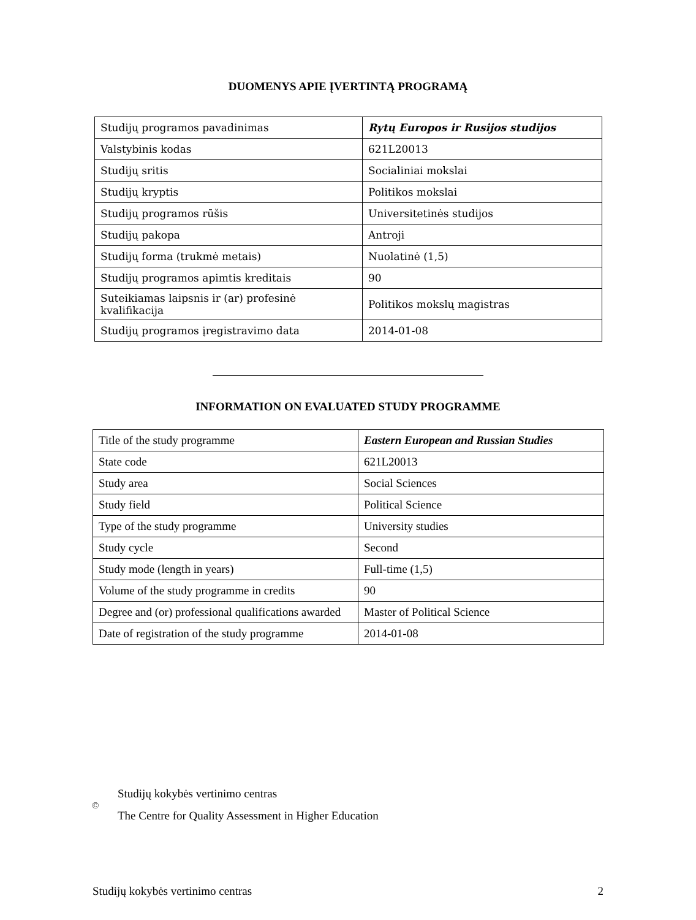DUOMENYS APIE ĮVERTINTĄ PROGRAMĄ
| Studijų programos pavadinimas | Rytų Europos ir Rusijos studijos |
| Valstybinis kodas | 621L20013 |
| Studijų sritis | Socialiniai mokslai |
| Studijų kryptis | Politikos mokslai |
| Studijų programos rūšis | Universitetinės studijos |
| Studijų pakopa | Antroji |
| Studijų forma (trukmė metais) | Nuolatinė (1,5) |
| Studijų programos apimtis kreditais | 90 |
| Suteikiamas laipsnis ir (ar) profesinė kvalifikacija | Politikos mokslų magistras |
| Studijų programos įregistravimo data | 2014-01-08 |
INFORMATION ON EVALUATED STUDY PROGRAMME
| Title of the study programme | Eastern European and Russian Studies |
| State code | 621L20013 |
| Study area | Social Sciences |
| Study field | Political Science |
| Type of the study programme | University studies |
| Study cycle | Second |
| Study mode (length in years) | Full-time (1,5) |
| Volume of the study programme in credits | 90 |
| Degree and (or) professional qualifications awarded | Master of Political Science |
| Date of registration of the study programme | 2014-01-08 |
©
Studijų kokybės vertinimo centras
The Centre for Quality Assessment in Higher Education
Studijų kokybės vertinimo centras 2